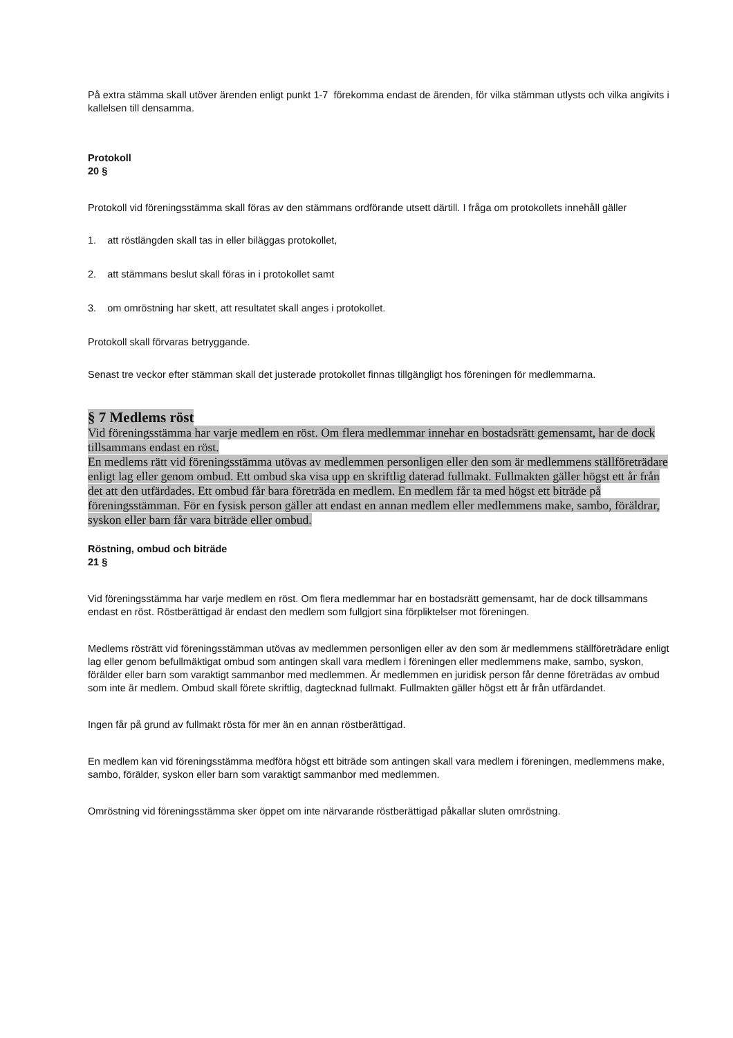På extra stämma skall utöver ärenden enligt punkt 1-7 förekomma endast de ärenden, för vilka stämman utlysts och vilka angivits i kallelsen till densamma.
Protokoll
20 §
Protokoll vid föreningsstämma skall föras av den stämmans ordförande utsett därtill. I fråga om protokollets innehåll gäller
1. att röstlängden skall tas in eller biläggas protokollet,
2. att stämmans beslut skall föras in i protokollet samt
3. om omröstning har skett, att resultatet skall anges i protokollet.
Protokoll skall förvaras betryggande.
Senast tre veckor efter stämman skall det justerade protokollet finnas tillgängligt hos föreningen för medlemmarna.
§ 7 Medlems röst
Vid föreningsstämma har varje medlem en röst. Om flera medlemmar innehar en bostadsrätt gemensamt, har de dock tillsammans endast en röst.
En medlems rätt vid föreningsstämma utövas av medlemmen personligen eller den som är medlemmens ställföreträdare enligt lag eller genom ombud. Ett ombud ska visa upp en skriftlig daterad fullmakt. Fullmakten gäller högst ett år från det att den utfärdades. Ett ombud får bara företräda en medlem. En medlem får ta med högst ett biträde på föreningsstämman. För en fysisk person gäller att endast en annan medlem eller medlemmens make, sambo, föräldrar, syskon eller barn får vara biträde eller ombud.
Röstning, ombud och biträde
21 §
Vid föreningsstämma har varje medlem en röst. Om flera medlemmar har en bostadsrätt gemensamt, har de dock tillsammans endast en röst. Röstberättigad är endast den medlem som fullgjort sina förpliktelser mot föreningen.
Medlems rösträtt vid föreningsstämman utövas av medlemmen personligen eller av den som är medlemmens ställföreträdare enligt lag eller genom befullmäktigat ombud som antingen skall vara medlem i föreningen eller medlemmens make, sambo, syskon, förälder eller barn som varaktigt sammanbor med medlemmen. Är medlemmen en juridisk person får denne företrädas av ombud som inte är medlem. Ombud skall förete skriftlig, dagtecknad fullmakt. Fullmakten gäller högst ett år från utfärdandet.
Ingen får på grund av fullmakt rösta för mer än en annan röstberättigad.
En medlem kan vid föreningsstämma medföra högst ett biträde som antingen skall vara medlem i föreningen, medlemmens make, sambo, förälder, syskon eller barn som varaktigt sammanbor med medlemmen.
Omröstning vid föreningsstämma sker öppet om inte närvarande röstberättigad påkallar sluten omröstning.